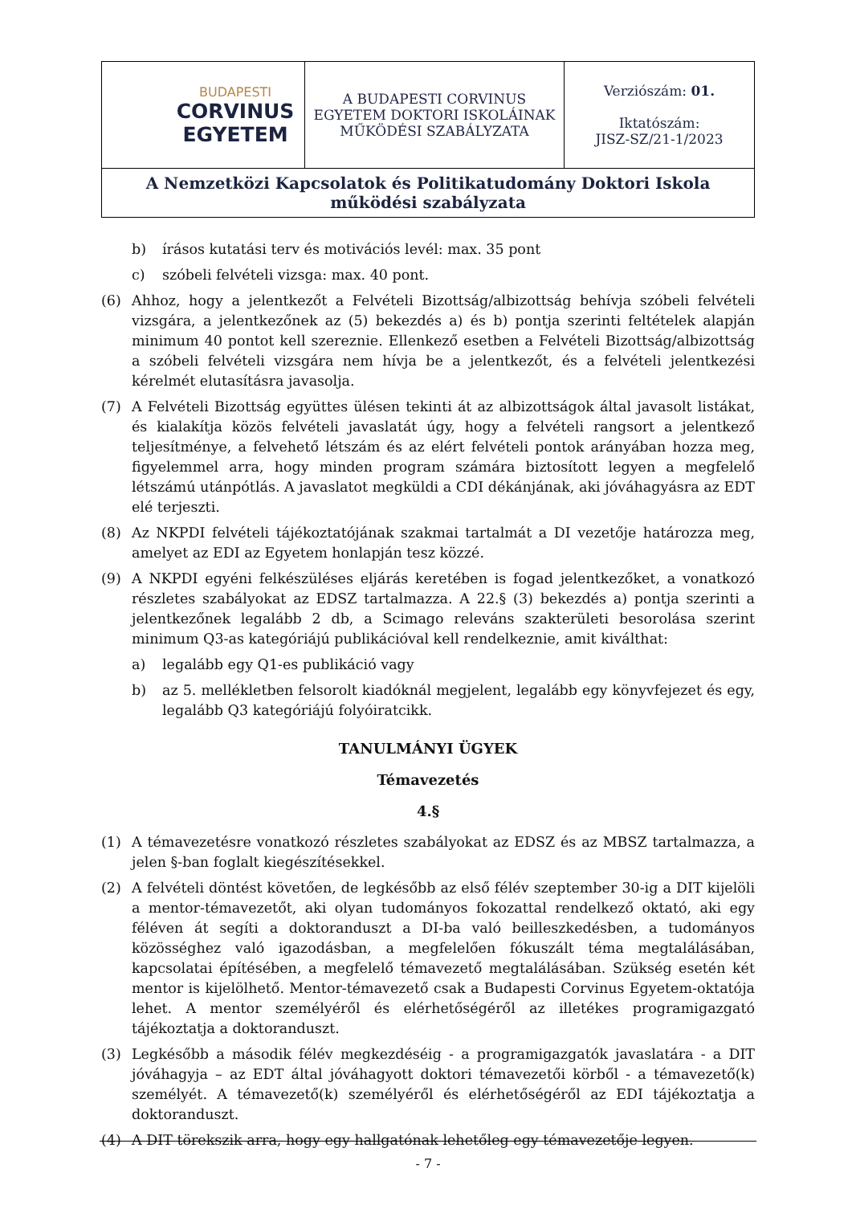| BUDAPESTI CORVINUS EGYETEM | A BUDAPESTI CORVINUS EGYETEM DOKTORI ISKOLÁINAK MŰKÖDÉSI SZABÁLYZATA | Verziószám: 01. Iktatószám: JISZ-SZ/21-1/2023 |
| A Nemzetközi Kapcsolatok és Politikatudomány Doktori Iskola működési szabályzata | | |
b) írásos kutatási terv és motivációs levél: max. 35 pont
c) szóbeli felvételi vizsga: max. 40 pont.
(6) Ahhoz, hogy a jelentkezőt a Felvételi Bizottság/albizottság behívja szóbeli felvételi vizsgára, a jelentkezőnek az (5) bekezdés a) és b) pontja szerinti feltételek alapján minimum 40 pontot kell szereznie. Ellenkező esetben a Felvételi Bizottság/albizottság a szóbeli felvételi vizsgára nem hívja be a jelentkezőt, és a felvételi jelentkezési kérelmét elutasításra javasolja.
(7) A Felvételi Bizottság együttes ülésen tekinti át az albizottságok által javasolt listákat, és kialakítja közös felvételi javaslatát úgy, hogy a felvételi rangsort a jelentkező teljesítménye, a felvehető létszám és az elért felvételi pontok arányában hozza meg, figyelemmel arra, hogy minden program számára biztosított legyen a megfelelő létszámú utánpótlás. A javaslatot megküldi a CDI dékánjának, aki jóváhagyásra az EDT elé terjeszti.
(8) Az NKPDI felvételi tájékoztatójának szakmai tartalmát a DI vezetője határozza meg, amelyet az EDI az Egyetem honlapján tesz közzé.
(9) A NKPDI egyéni felkészüléses eljárás keretében is fogad jelentkezőket, a vonatkozó részletes szabályokat az EDSZ tartalmazza. A 22.§ (3) bekezdés a) pontja szerinti a jelentkezőnek legalább 2 db, a Scimago releváns szakterületi besorolása szerint minimum Q3-as kategóriájú publikációval kell rendelkeznie, amit kiválthat:
a) legalább egy Q1-es publikáció vagy
b) az 5. mellékletben felsorolt kiadóknál megjelent, legalább egy könyvfejezet és egy, legalább Q3 kategóriájú folyóiratcikk.
TANULMÁNYI ÜGYEK
Témavezetés
4.§
(1) A témavezetésre vonatkozó részletes szabályokat az EDSZ és az MBSZ tartalmazza, a jelen §-ban foglalt kiegészítésekkel.
(2) A felvételi döntést követően, de legkésőbb az első félév szeptember 30-ig a DIT kijelöli a mentor-témavezetőt, aki olyan tudományos fokozattal rendelkező oktató, aki egy féléven át segíti a doktoranduszt a DI-ba való beilleszkedésben, a tudományos közösséghez való igazodásban, a megfelelően fókuszált téma megtalálásában, kapcsolatai építésében, a megfelelő témavezető megtalálásában. Szükség esetén két mentor is kijelölhető. Mentor-témavezető csak a Budapesti Corvinus Egyetem-oktatója lehet. A mentor személyéről és elérhetőségéről az illetékes programigazgató tájékoztatja a doktoranduszt.
(3) Legkésőbb a második félév megkezdéséig - a programigazgatók javaslatára - a DIT jóváhagyja – az EDT által jóváhagyott doktori témavezetői körből - a témavezető(k) személyét. A témavezető(k) személyéről és elérhetőségéről az EDI tájékoztatja a doktoranduszt.
(4) A DIT törekszik arra, hogy egy hallgatónak lehetőleg egy témavezetője legyen.
- 7 -